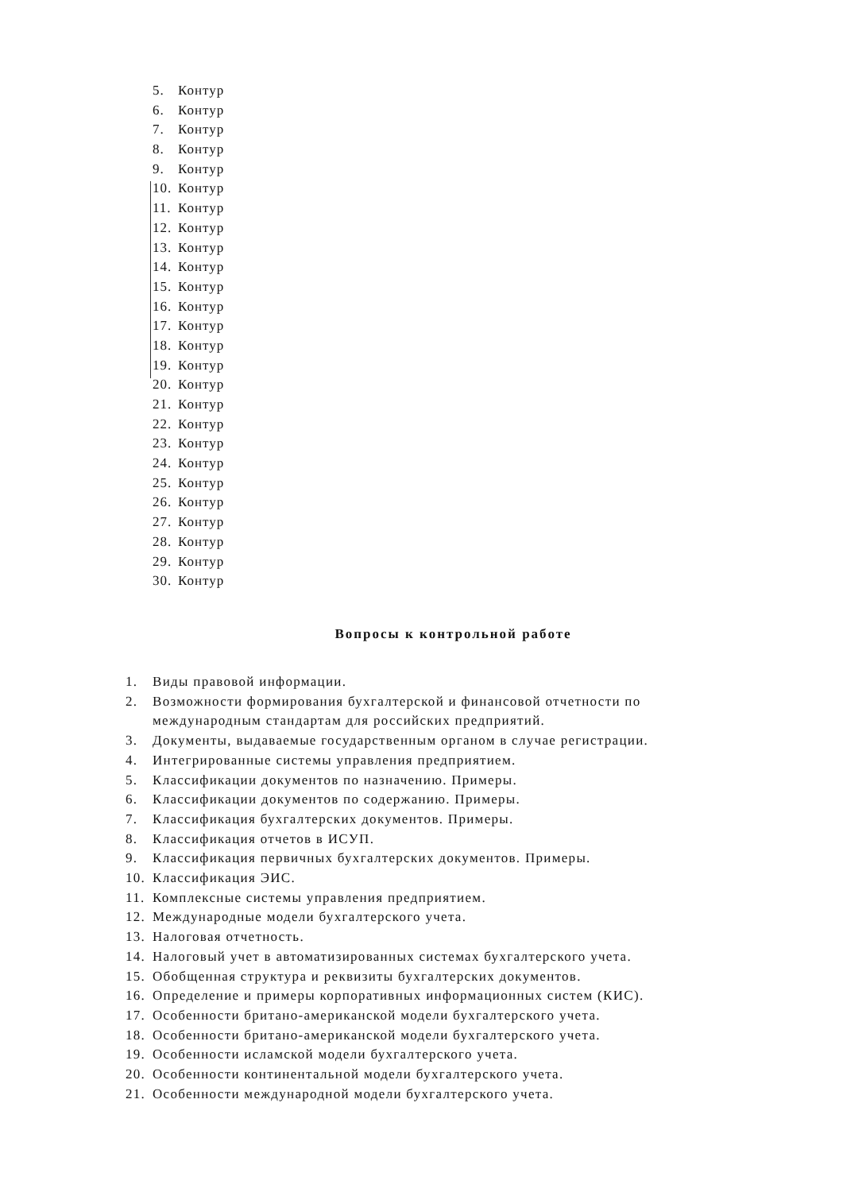5. Контур
6. Контур
7. Контур
8. Контур
9. Контур
10. Контур
11. Контур
12. Контур
13. Контур
14. Контур
15. Контур
16. Контур
17. Контур
18. Контур
19. Контур
20. Контур
21. Контур
22. Контур
23. Контур
24. Контур
25. Контур
26. Контур
27. Контур
28. Контур
29. Контур
30. Контур
Вопросы к контрольной работе
1. Виды правовой информации.
2. Возможности формирования бухгалтерской и финансовой отчетности по международным стандартам для российских предприятий.
3. Документы, выдаваемые государственным органом в случае регистрации.
4. Интегрированные системы управления предприятием.
5. Классификации документов по назначению. Примеры.
6. Классификации документов по содержанию. Примеры.
7. Классификация бухгалтерских документов. Примеры.
8. Классификация отчетов в ИСУП.
9. Классификация первичных бухгалтерских документов. Примеры.
10. Классификация ЭИС.
11. Комплексные системы управления предприятием.
12. Международные модели бухгалтерского учета.
13. Налоговая отчетность.
14. Налоговый учет в автоматизированных системах бухгалтерского учета.
15. Обобщенная структура и реквизиты бухгалтерских документов.
16. Определение и примеры корпоративных информационных систем (КИС).
17. Особенности британо-американской модели бухгалтерского учета.
18. Особенности британо-американской модели бухгалтерского учета.
19. Особенности исламской модели бухгалтерского учета.
20. Особенности континентальной модели бухгалтерского учета.
21. Особенности международной модели бухгалтерского учета.